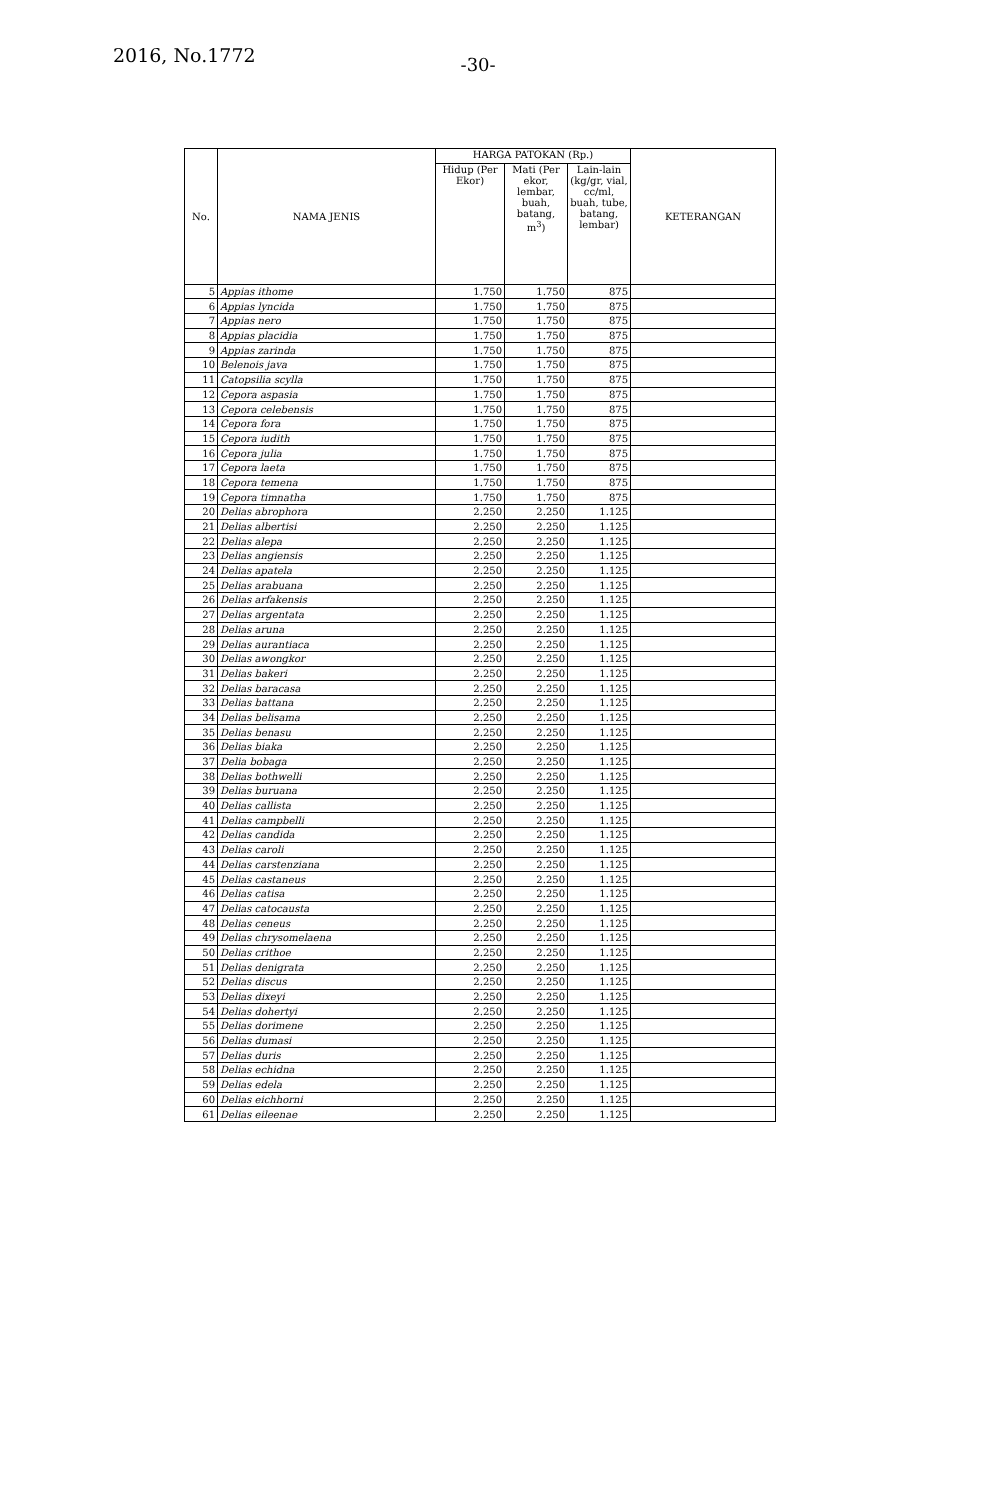2016, No.1772
-30-
| No. | NAMA JENIS | HARGA PATOKAN (Rp.) | | | KETERANGAN |
| --- | --- | --- | --- | --- | --- |
| | | Hidup (Per Ekor) | Mati (Per ekor, lembar, buah, batang, m<sup>3</sup>) | Lain-lain (kg/gr, vial, cc/ml, buah, tube, batang, lembar) | |
| 5 | Appias ithome | 1.750 | 1.750 | 875 | |
| 6 | Appias lyncida | 1.750 | 1.750 | 875 | |
| 7 | Appias nero | 1.750 | 1.750 | 875 | |
| 8 | Appias placidia | 1.750 | 1.750 | 875 | |
| 9 | Appias zarinda | 1.750 | 1.750 | 875 | |
| 10 | Belenois java | 1.750 | 1.750 | 875 | |
| 11 | Catopsilia scylla | 1.750 | 1.750 | 875 | |
| 12 | Cepora aspasia | 1.750 | 1.750 | 875 | |
| 13 | Cepora celebensis | 1.750 | 1.750 | 875 | |
| 14 | Cepora fora | 1.750 | 1.750 | 875 | |
| 15 | Cepora iudith | 1.750 | 1.750 | 875 | |
| 16 | Cepora julia | 1.750 | 1.750 | 875 | |
| 17 | Cepora laeta | 1.750 | 1.750 | 875 | |
| 18 | Cepora temena | 1.750 | 1.750 | 875 | |
| 19 | Cepora timnatha | 1.750 | 1.750 | 875 | |
| 20 | Delias abrophora | 2.250 | 2.250 | 1.125 | |
| 21 | Delias albertisi | 2.250 | 2.250 | 1.125 | |
| 22 | Delias alepa | 2.250 | 2.250 | 1.125 | |
| 23 | Delias angiensis | 2.250 | 2.250 | 1.125 | |
| 24 | Delias apatela | 2.250 | 2.250 | 1.125 | |
| 25 | Delias arabuana | 2.250 | 2.250 | 1.125 | |
| 26 | Delias arfakensis | 2.250 | 2.250 | 1.125 | |
| 27 | Delias argentata | 2.250 | 2.250 | 1.125 | |
| 28 | Delias aruna | 2.250 | 2.250 | 1.125 | |
| 29 | Delias aurantiaca | 2.250 | 2.250 | 1.125 | |
| 30 | Delias awongkor | 2.250 | 2.250 | 1.125 | |
| 31 | Delias bakeri | 2.250 | 2.250 | 1.125 | |
| 32 | Delias baracasa | 2.250 | 2.250 | 1.125 | |
| 33 | Delias battana | 2.250 | 2.250 | 1.125 | |
| 34 | Delias belisama | 2.250 | 2.250 | 1.125 | |
| 35 | Delias benasu | 2.250 | 2.250 | 1.125 | |
| 36 | Delias biaka | 2.250 | 2.250 | 1.125 | |
| 37 | Delia bobaga | 2.250 | 2.250 | 1.125 | |
| 38 | Delias bothwelli | 2.250 | 2.250 | 1.125 | |
| 39 | Delias buruana | 2.250 | 2.250 | 1.125 | |
| 40 | Delias callista | 2.250 | 2.250 | 1.125 | |
| 41 | Delias campbelli | 2.250 | 2.250 | 1.125 | |
| 42 | Delias candida | 2.250 | 2.250 | 1.125 | |
| 43 | Delias caroli | 2.250 | 2.250 | 1.125 | |
| 44 | Delias carstenziana | 2.250 | 2.250 | 1.125 | |
| 45 | Delias castaneus | 2.250 | 2.250 | 1.125 | |
| 46 | Delias catisa | 2.250 | 2.250 | 1.125 | |
| 47 | Delias catocausta | 2.250 | 2.250 | 1.125 | |
| 48 | Delias ceneus | 2.250 | 2.250 | 1.125 | |
| 49 | Delias chrysomelaena | 2.250 | 2.250 | 1.125 | |
| 50 | Delias crithoe | 2.250 | 2.250 | 1.125 | |
| 51 | Delias denigrata | 2.250 | 2.250 | 1.125 | |
| 52 | Delias discus | 2.250 | 2.250 | 1.125 | |
| 53 | Delias dixeyi | 2.250 | 2.250 | 1.125 | |
| 54 | Delias dohertyi | 2.250 | 2.250 | 1.125 | |
| 55 | Delias dorimene | 2.250 | 2.250 | 1.125 | |
| 56 | Delias dumasi | 2.250 | 2.250 | 1.125 | |
| 57 | Delias duris | 2.250 | 2.250 | 1.125 | |
| 58 | Delias echidna | 2.250 | 2.250 | 1.125 | |
| 59 | Delias edela | 2.250 | 2.250 | 1.125 | |
| 60 | Delias eichhorni | 2.250 | 2.250 | 1.125 | |
| 61 | Delias eileenae | 2.250 | 2.250 | 1.125 | |